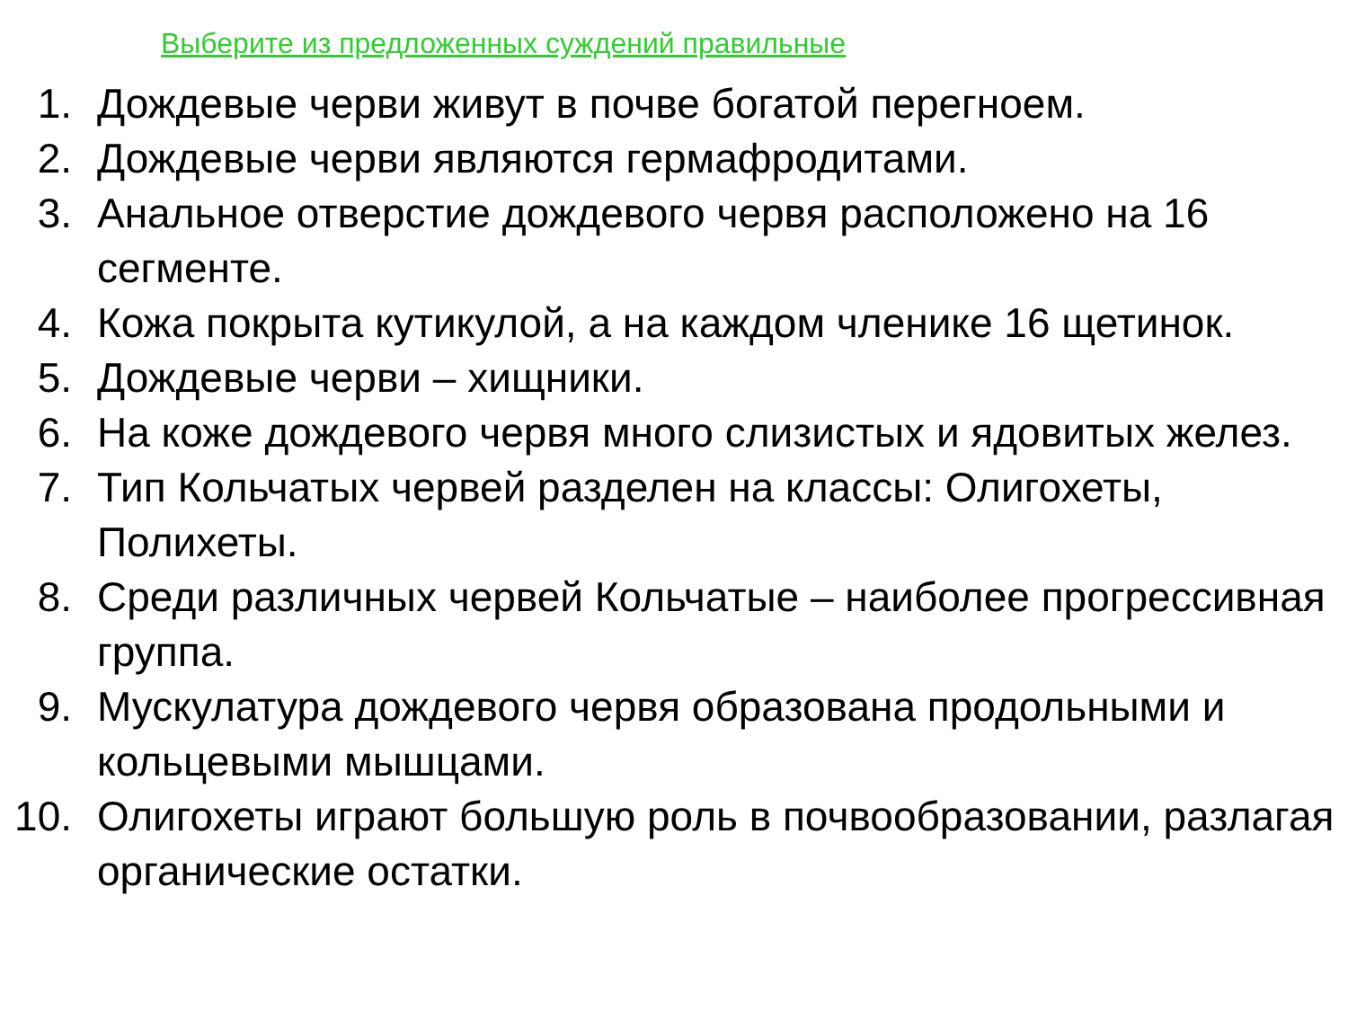Выберите из предложенных суждений правильные
1. Дождевые черви живут в почве богатой перегноем.
2. Дождевые черви являются гермафродитами.
3. Анальное отверстие дождевого червя расположено на 16 сегменте.
4. Кожа покрыта кутикулой, а на каждом членике 16 щетинок.
5. Дождевые черви – хищники.
6. На коже дождевого червя много слизистых и ядовитых желез.
7. Тип Кольчатых червей разделен на классы: Олигохеты, Полихеты.
8. Среди различных червей Кольчатые – наиболее прогрессивная группа.
9. Мускулатура дождевого червя образована продольными и кольцевыми мышцами.
10. Олигохеты играют большую роль в почвообразовании, разлагая органические остатки.